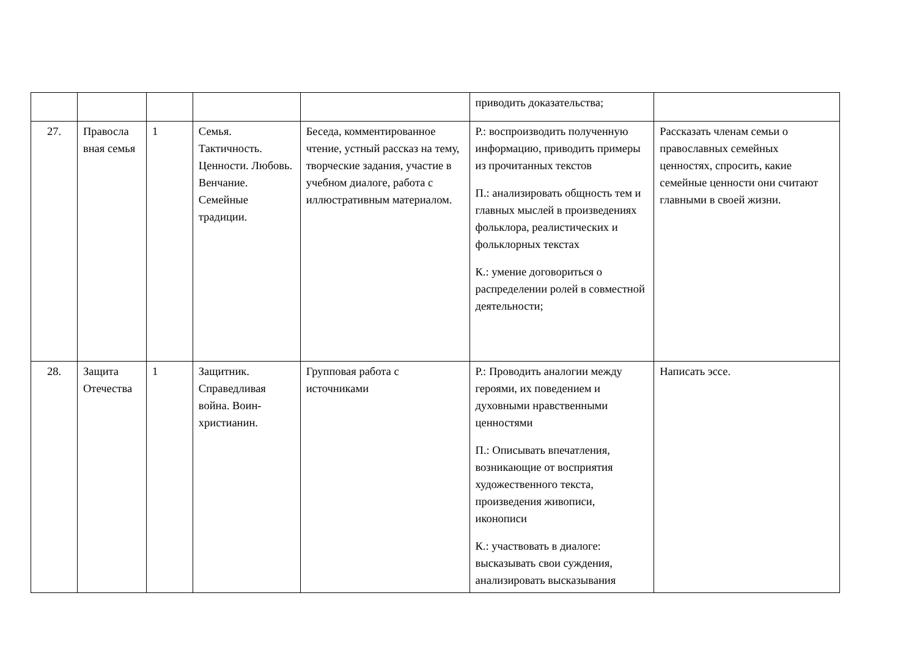| | | | | | приводить доказательства; | |
| 27. | Правосла вная семья | 1 | Семья. Тактичность. Ценности. Любовь. Венчание. Семейные традиции. | Беседа, комментированное чтение, устный рассказ на тему, творческие задания, участие в учебном диалоге, работа с иллюстративным материалом. | Р.: воспроизводить полученную информацию, приводить примеры из прочитанных текстов П.: анализировать общность тем и главных мыслей в произведениях фольклора, реалистических и фольклорных текстах К.: умение договориться о распределении ролей в совместной деятельности; | Рассказать членам семьи о православных семейных ценностях, спросить, какие семейные ценности они считают главными в своей жизни. |
| 28. | Защита Отечества | 1 | Защитник. Справедливая война. Воин-христианин. | Групповая работа с источниками | Р.: Проводить аналогии между героями, их поведением и духовными нравственными ценностями П.: Описывать впечатления, возникающие от восприятия художественного текста, произведения живописи, иконописи К.: участвовать в диалоге: высказывать свои суждения, анализировать высказывания | Написать эссе. |